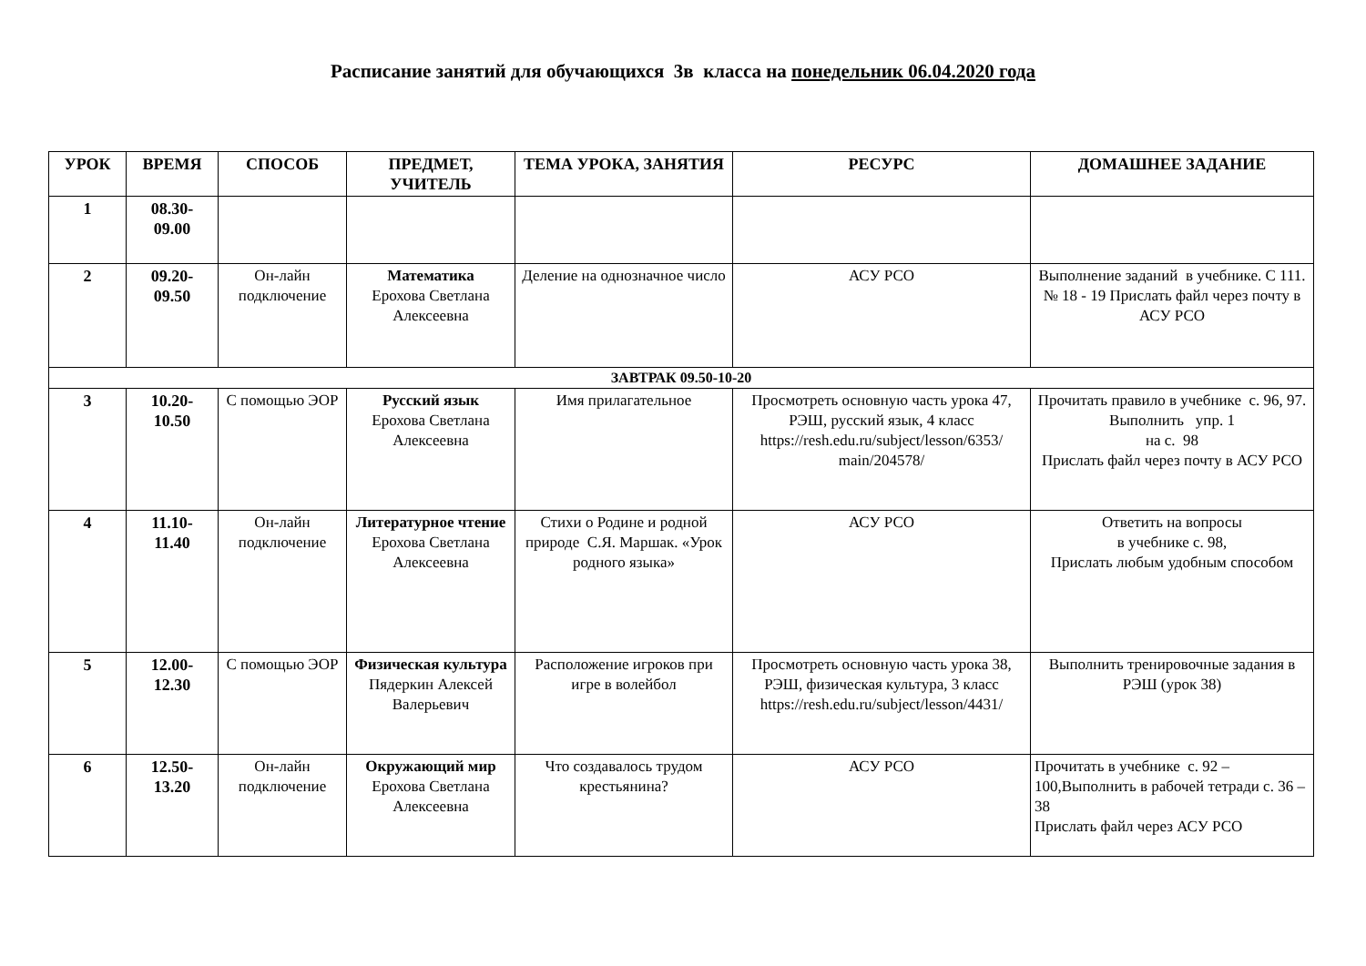Расписание занятий для обучающихся 3в класса на понедельник 06.04.2020 года
| УРОК | ВРЕМЯ | СПОСОБ | ПРЕДМЕТ, УЧИТЕЛЬ | ТЕМА УРОКА, ЗАНЯТИЯ | РЕСУРС | ДОМАШНЕЕ ЗАДАНИЕ |
| --- | --- | --- | --- | --- | --- | --- |
| 1 | 08.30- 09.00 | | | | | |
| 2 | 09.20- 09.50 | Он-лайн подключение | Математика Ерохова Светлана Алексеевна | Деление на однозначное число | АСУ РСО | Выполнение заданий в учебнике. С 111. № 18 - 19 Прислать файл через почту в АСУ РСО |
| ЗАВТРАК 09.50-10-20 | | | | | | |
| 3 | 10.20- 10.50 | С помощью ЭОР | Русский язык Ерохова Светлана Алексеевна | Имя прилагательное | Просмотреть основную часть урока 47, РЭШ, русский язык, 4 класс https://resh.edu.ru/subject/lesson/6353/ main/204578/ | Прочитать правило в учебнике с. 96, 97. Выполнить упр. 1 на с. 98 Прислать файл через почту в АСУ РСО |
| 4 | 11.10- 11.40 | Он-лайн подключение | Литературное чтение Ерохова Светлана Алексеевна | Стихи о Родине и родной природе С.Я. Маршак. «Урок родного языка» | АСУ РСО | Ответить на вопросы в учебнике с. 98, Прислать любым удобным способом |
| 5 | 12.00- 12.30 | С помощью ЭОР | Физическая культура Пядеркин Алексей Валерьевич | Расположение игроков при игре в волейбол | Просмотреть основную часть урока 38, РЭШ, физическая культура, 3 класс https://resh.edu.ru/subject/lesson/4431/ | Выполнить тренировочные задания в РЭШ (урок 38) |
| 6 | 12.50- 13.20 | Он-лайн подключение | Окружающий мир Ерохова Светлана Алексеевна | Что создавалось трудом крестьянина? | АСУ РСО | Прочитать в учебнике с. 92 – 100,Выполнить в рабочей тетради с. 36 – 38 Прислать файл через АСУ РСО |